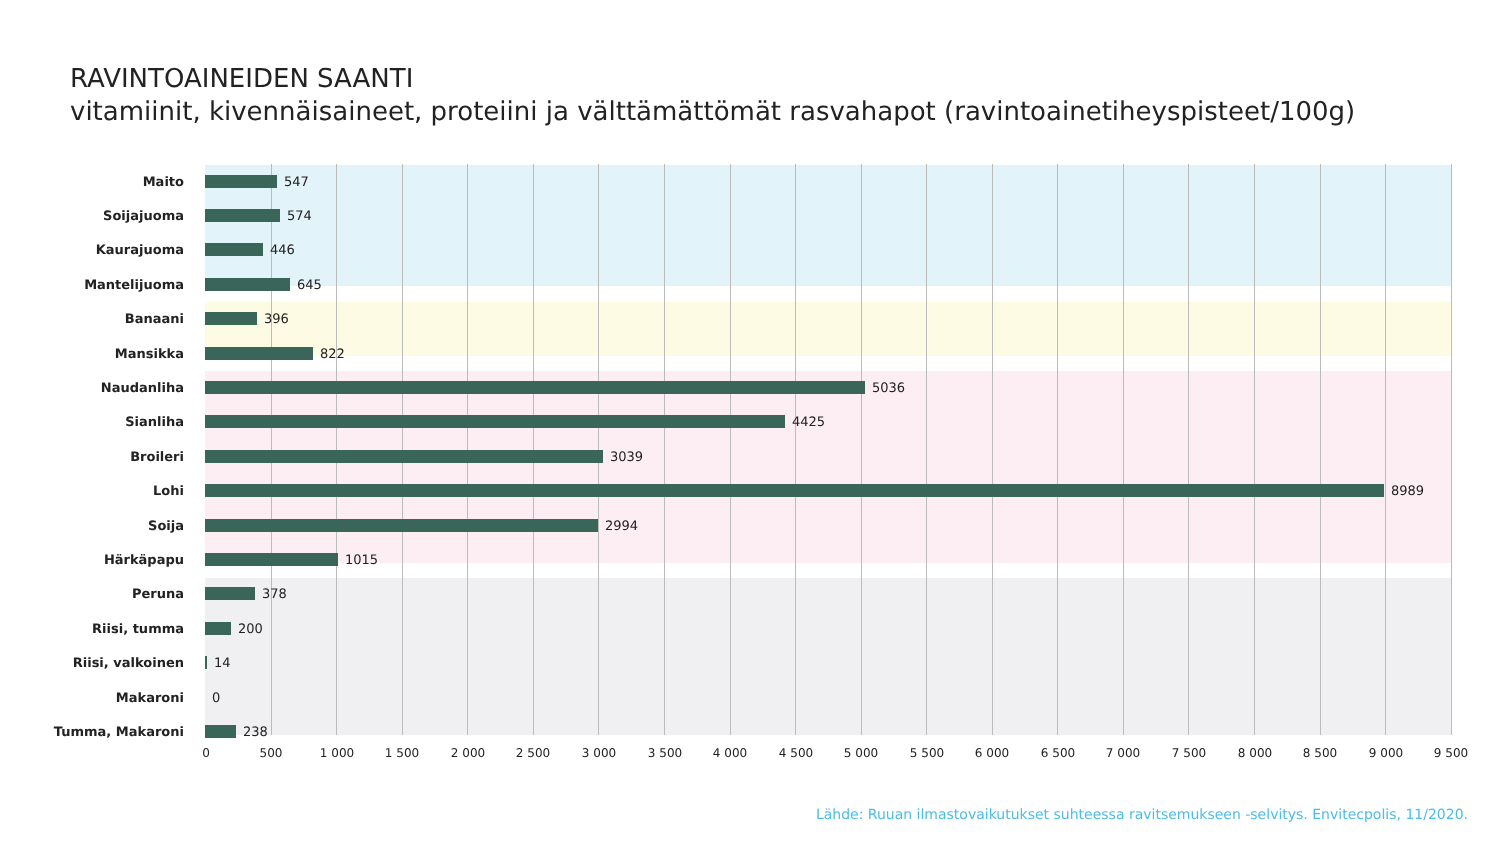RAVINTOAINEIDEN SAANTI
vitamiinit, kivennäisaineet, proteiini ja välttämättömät rasvahapot (ravintoainetiheyspisteet/100g)
Maito 547
Soijajuoma 574
Kaurajuoma 446
Mantelijuoma 645
Banaani 396
Mansikka 822
Naudanliha 5036
Sianliha 4425
Broileri 3039
Lohi 8989
Soija 2994
Härkäpapu 1015
Peruna 378
Riisi, tumma 200
Riisi, valkoinen 14
Makaroni 0
Tumma, Makaroni 238
0 500 1 000 1 500 2 000 2 500 3 000 3 500 4 000 4 500 5 000 5 500 6 000 6 500 7 000 7 500 8 000 8 500 9 000 9 500
Lähde: Ruuan ilmastovaikutukset suhteessa ravitsemukseen -selvitys. Envitecpolis, 11/2020.